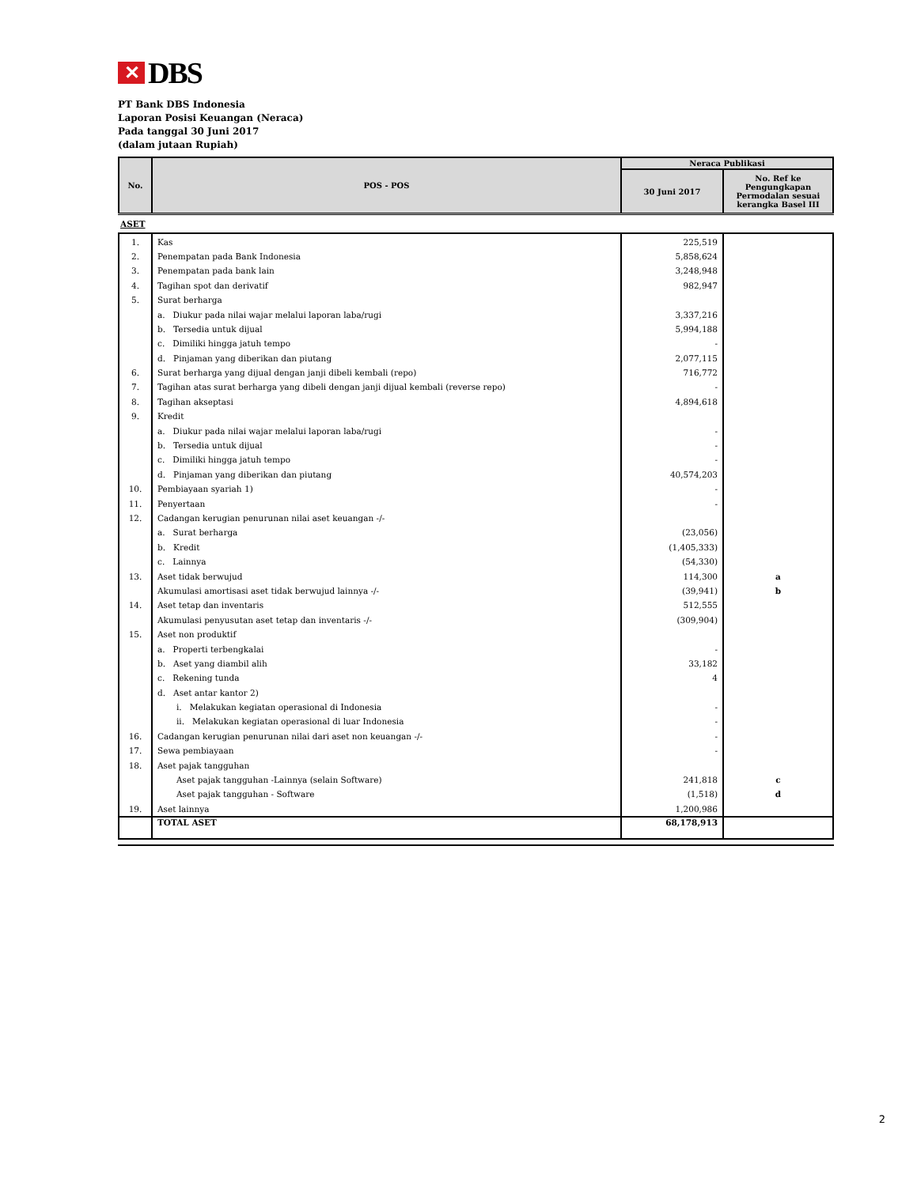✕ DBS
PT Bank DBS Indonesia
Laporan Posisi Keuangan (Neraca)
Pada tanggal 30 Juni 2017
(dalam jutaan Rupiah)
| No. | POS - POS | Neraca Publikasi | |
| --- | --- | --- | --- |
| | | 30 Juni 2017 | No. Ref ke Pengungkapan Permodalan sesuai kerangka Basel III |
| ASET | | | |
| 1. | Kas | 225,519 | |
| 2. | Penempatan pada Bank Indonesia | 5,858,624 | |
| 3. | Penempatan pada bank lain | 3,248,948 | |
| 4. | Tagihan spot dan derivatif | 982,947 | |
| 5. | Surat berharga | | |
| | a. Diukur pada nilai wajar melalui laporan laba/rugi | 3,337,216 | |
| | b. Tersedia untuk dijual | 5,994,188 | |
| | c. Dimiliki hingga jatuh tempo | - | |
| | d. Pinjaman yang diberikan dan piutang | 2,077,115 | |
| 6. | Surat berharga yang dijual dengan janji dibeli kembali (repo) | 716,772 | |
| 7. | Tagihan atas surat berharga yang dibeli dengan janji dijual kembali (reverse repo) | - | |
| 8. | Tagihan akseptasi | 4,894,618 | |
| 9. | Kredit | | |
| | a. Diukur pada nilai wajar melalui laporan laba/rugi | - | |
| | b. Tersedia untuk dijual | - | |
| | c. Dimiliki hingga jatuh tempo | - | |
| | d. Pinjaman yang diberikan dan piutang | 40,574,203 | |
| 10. | Pembiayaan syariah 1) | - | |
| 11. | Penyertaan | - | |
| 12. | Cadangan kerugian penurunan nilai aset keuangan -/- | | |
| | a. Surat berharga | (23,056) | |
| | b. Kredit | (1,405,333) | |
| | c. Lainnya | (54,330) | |
| 13. | Aset tidak berwujud | 114,300 | a |
| | Akumulasi amortisasi aset tidak berwujud lainnya -/- | (39,941) | b |
| 14. | Aset tetap dan inventaris | 512,555 | |
| | Akumulasi penyusutan aset tetap dan inventaris -/- | (309,904) | |
| 15. | Aset non produktif | | |
| | a. Properti terbengkalai | - | |
| | b. Aset yang diambil alih | 33,182 | |
| | c. Rekening tunda | 4 | |
| | d. Aset antar kantor 2) | | |
| | i. Melakukan kegiatan operasional di Indonesia | - | |
| | ii. Melakukan kegiatan operasional di luar Indonesia | - | |
| 16. | Cadangan kerugian penurunan nilai dari aset non keuangan -/- | - | |
| 17. | Sewa pembiayaan | - | |
| 18. | Aset pajak tangguhan | | |
| | Aset pajak tangguhan -Lainnya (selain Software) | 241,818 | c |
| | Aset pajak tangguhan - Software | (1,518) | d |
| 19. | Aset lainnya | 1,200,986 | |
| | TOTAL ASET | 68,178,913 | |
2